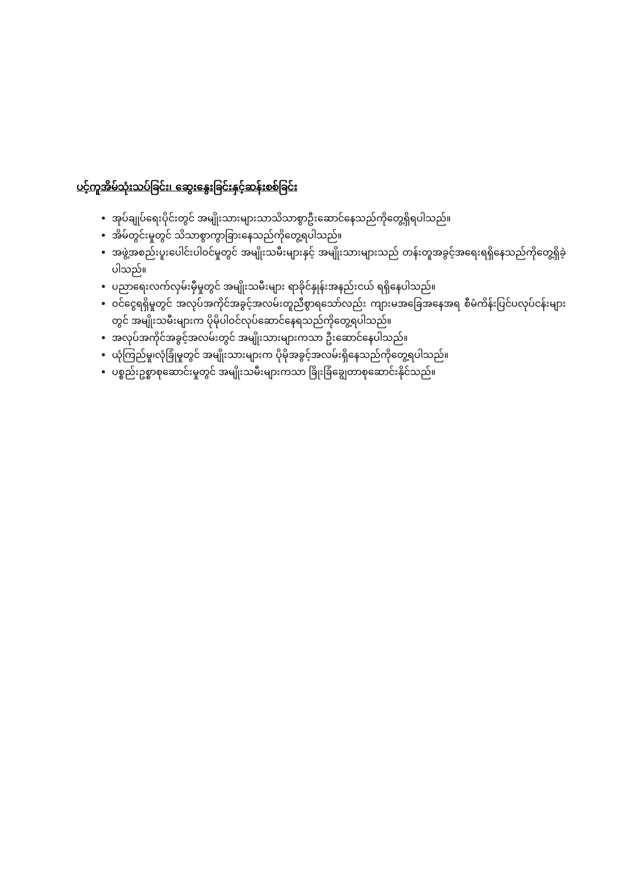ပင့်ကူအိမ်သုံးသပ်ခြင်း၊ ဆွေးနွေးခြင်းနှင့်ဆန်းစစ်ခြင်း
အုပ်ချုပ်ရေးပိုင်းတွင် အမျိုးသားများသာသိသာစွာဦးဆောင်နေသည်ကိုတွေ့ရှိရပါသည်။
အိမ်တွင်းမှုတွင် သိသာစွာကွာခြားနေသည်ကိုတွေ့ရပါသည်။
အဖွဲ့အစည်းပူးပေါင်းပါဝင်မှုတွင် အမျိုးသမီးများနှင့် အမျိုးသားများသည် တန်းတူအခွင့်အရေးရရှိနေသည်ကိုတွေ့ရှိခဲ့ပါသည်။
ပညာရေးလက်လှမ်းမှီမှုတွင် အမျိုးသမီးများ ရာခိုင်နှုန်းအနည်းငယ် ရရှိနေပါသည်။
ဝင်ငွေရရှိမှုတွင် အလုပ်အကိုင်အခွင့်အလမ်းတူညီစွာရသော်လည်း ကျားမအခြေအနေအရ စီမံကိန်းပြင်ပလုပ်ငန်းများတွင် အမျိုးသမီးများက ပိုမိုပါဝင်လုပ်ဆောင်နေရသည်ကိုတွေ့ရပါသည်။
အလုပ်အကိုင်အခွင့်အလမ်းတွင် အမျိုးသားများကသာ ဦးဆောင်နေပါသည်။
ယုံကြည်မှု၊လုံခြုံမှုတွင် အမျိုးသားများက ပိုမိုအခွင့်အလမ်းရှိနေသည်ကိုတွေ့ရပါသည်။
ပစ္စည်းဥစ္စာစုဆောင်းမှုတွင် အမျိုးသမီးများကသာ ခြိုးခြံချွေတာစုဆောင်းနိုင်သည်။